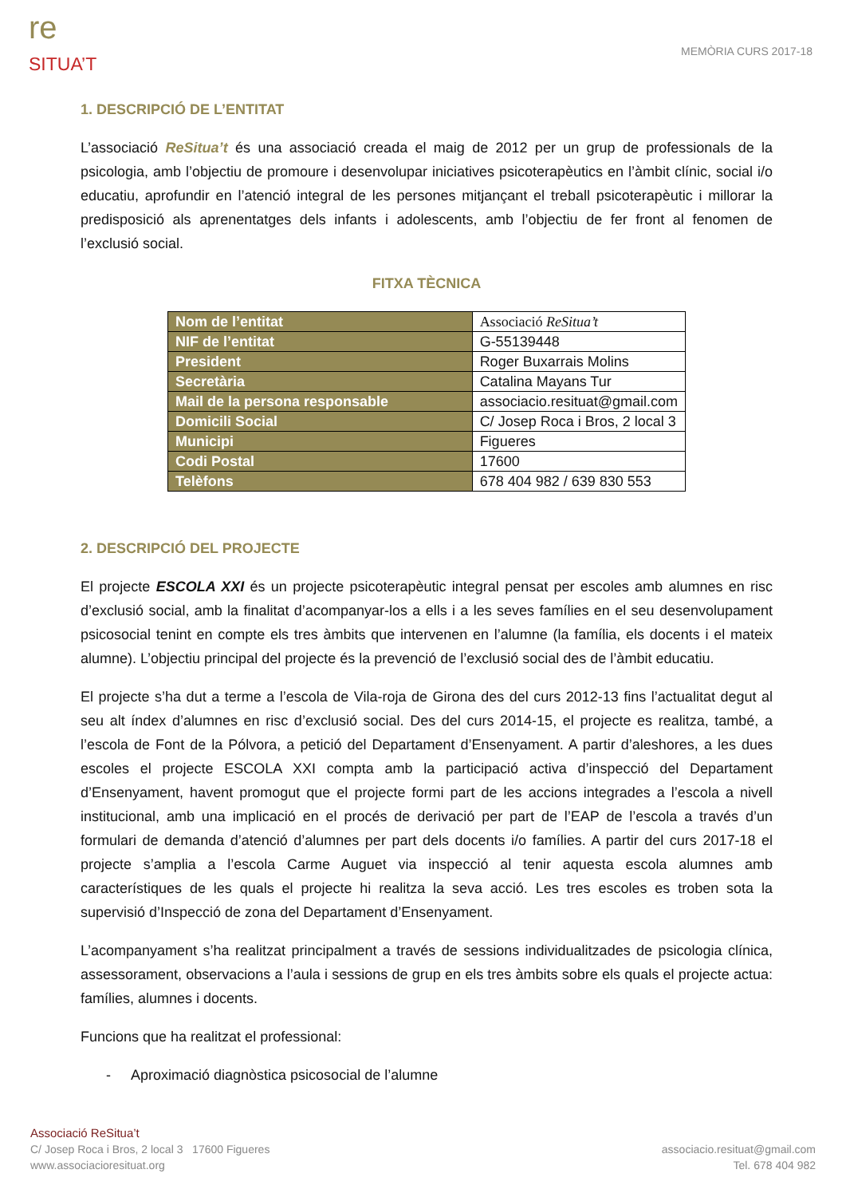re
SITUA’T
MEMÒRIA CURS 2017-18
1. DESCRIPCIÓ DE L’ENTITAT
L’associació ReSitua’t és una associació creada el maig de 2012 per un grup de professionals de la psicologia, amb l’objectiu de promoure i desenvolupar iniciatives psicoterapèutics en l’àmbit clínic, social i/o educatiu, aprofundir en l’atenció integral de les persones mitjançant el treball psicoterapèutic i millorar la predisposició als aprenentatges dels infants i adolescents, amb l’objectiu de fer front al fenomen de l’exclusió social.
FITXA TÈCNICA
| Nom de l’entitat | Associació ReSitua’t |
| NIF de l’entitat | G-55139448 |
| President | Roger Buxarrais Molins |
| Secretària | Catalina Mayans Tur |
| Mail de la persona responsable | associacio.resituat@gmail.com |
| Domicili Social | C/ Josep Roca i Bros, 2 local 3 |
| Municipi | Figueres |
| Codi Postal | 17600 |
| Telèfons | 678 404 982 / 639 830 553 |
2. DESCRIPCIÓ DEL PROJECTE
El projecte ESCOLA XXI és un projecte psicoterapèutic integral pensat per escoles amb alumnes en risc d’exclusió social, amb la finalitat d’acompanyar-los a ells i a les seves famílies en el seu desenvolupament psicosocial tenint en compte els tres àmbits que intervenen en l’alumne (la família, els docents i el mateix alumne). L’objectiu principal del projecte és la prevenció de l’exclusió social des de l’àmbit educatiu.
El projecte s’ha dut a terme a l’escola de Vila-roja de Girona des del curs 2012-13 fins l’actualitat degut al seu alt índex d’alumnes en risc d’exclusió social. Des del curs 2014-15, el projecte es realitza, també, a l’escola de Font de la Pólvora, a petició del Departament d’Ensenyament. A partir d’aleshores, a les dues escoles el projecte ESCOLA XXI compta amb la participació activa d’inspecció del Departament d’Ensenyament, havent promogut que el projecte formi part de les accions integrades a l’escola a nivell institucional, amb una implicació en el procés de derivació per part de l’EAP de l’escola a través d’un formulari de demanda d’atenció d’alumnes per part dels docents i/o famílies. A partir del curs 2017-18 el projecte s’amplia a l’escola Carme Auguet via inspecció al tenir aquesta escola alumnes amb característiques de les quals el projecte hi realitza la seva acció. Les tres escoles es troben sota la supervisió d’Inspecció de zona del Departament d’Ensenyament.
L’acompanyament s’ha realitzat principalment a través de sessions individualitzades de psicologia clínica, assessorament, observacions a l’aula i sessions de grup en els tres àmbits sobre els quals el projecte actua: famílies, alumnes i docents.
Funcions que ha realitzat el professional:
- Aproximació diagnòstica psicosocial de l’alumne
Associació ReSitua’t
C/ Josep Roca i Bros, 2 local 3 17600 Figueres
www.associacioresituat.org
associacio.resituat@gmail.com
Tel. 678 404 982